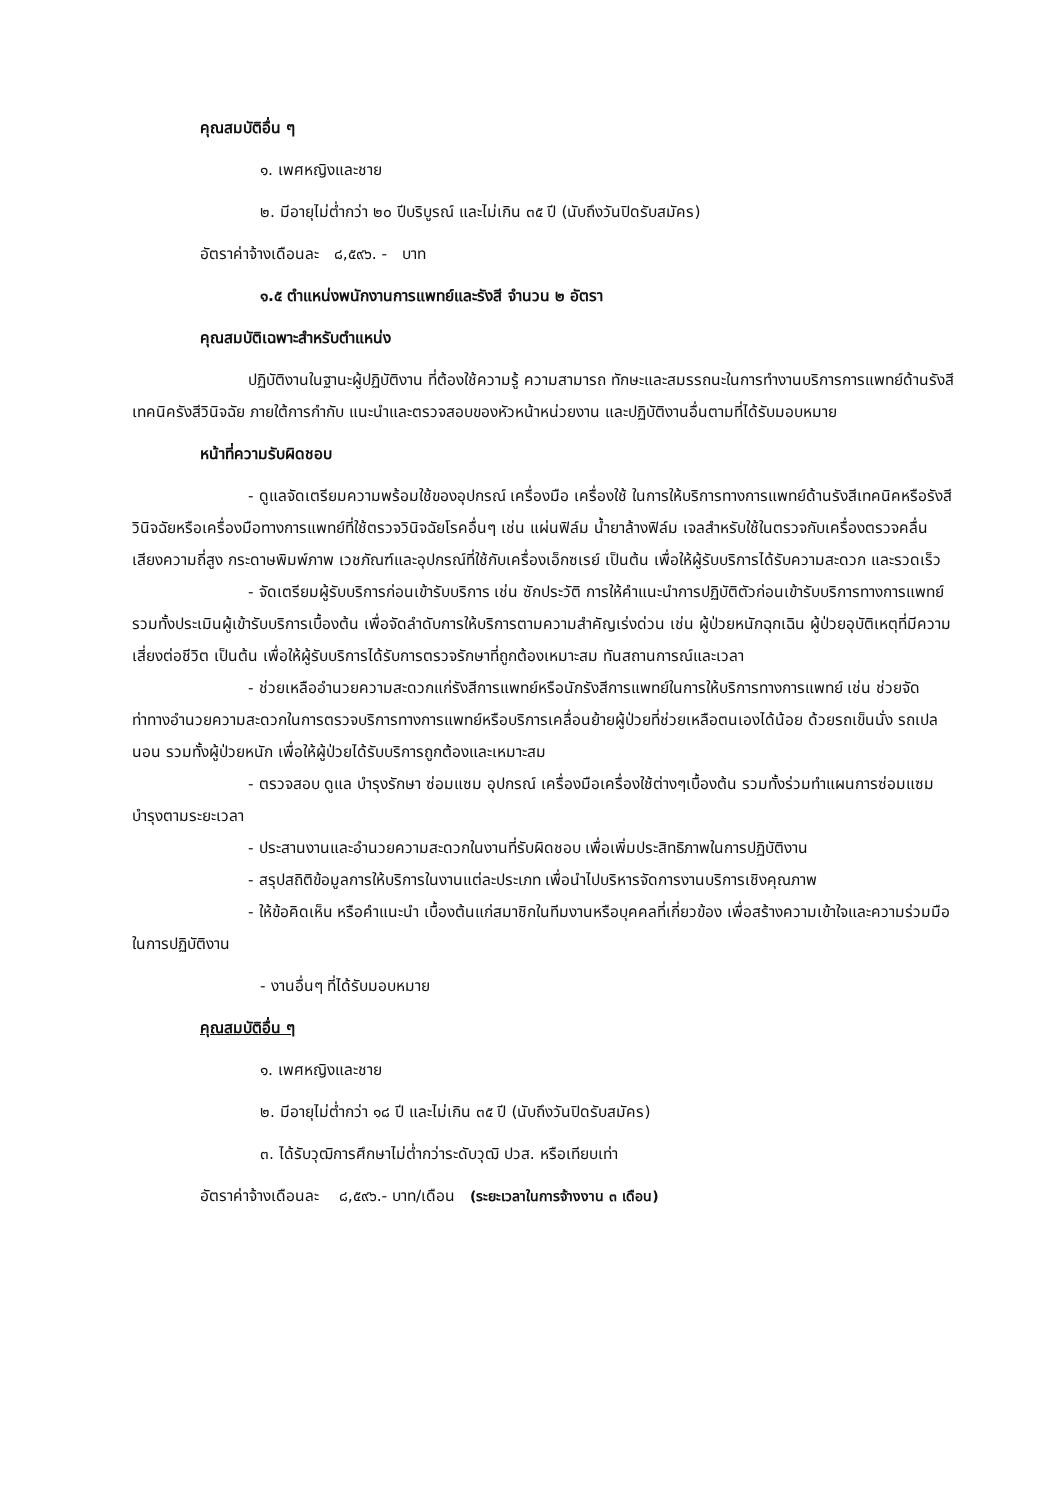คุณสมบัติอื่น ๆ
๑. เพศหญิงและชาย
๒. มีอายุไม่ต่ำกว่า ๒๐ ปีบริบูรณ์ และไม่เกิน ๓๕ ปี (นับถึงวันปิดรับสมัคร)
อัตราค่าจ้างเดือนละ ๘,๕๙๖. - บาท
๑.๕ ตำแหน่งพนักงานการแพทย์และรังสี จำนวน ๒ อัตรา
คุณสมบัติเฉพาะสำหรับตำแหน่ง
ปฏิบัติงานในฐานะผู้ปฏิบัติงาน ที่ต้องใช้ความรู้ ความสามารถ ทักษะและสมรรถนะในการทำงานบริการการแพทย์ด้านรังสีเทคนิครังสีวินิจฉัย ภายใต้การกำกับ แนะนำและตรวจสอบของหัวหน้าหน่วยงาน และปฏิบัติงานอื่นตามที่ได้รับมอบหมาย
หน้าที่ความรับผิดชอบ
- ดูแลจัดเตรียมความพร้อมใช้ของอุปกรณ์ เครื่องมือ เครื่องใช้ ในการให้บริการทางการแพทย์ด้านรังสีเทคนิคหรือรังสีวินิจฉัยหรือเครื่องมือทางการแพทย์ที่ใช้ตรวจวินิจฉัยโรคอื่นๆ เช่น แผ่นฟิล์ม น้ำยาล้างฟิล์ม เจลสำหรับใช้ในตรวจกับเครื่องตรวจคลื่นเสียงความถี่สูง กระดาษพิมพ์ภาพ เวชภัณฑ์และอุปกรณ์ที่ใช้กับเครื่องเอ็กซเรย์ เป็นต้น เพื่อให้ผู้รับบริการได้รับความสะดวก และรวดเร็ว
- จัดเตรียมผู้รับบริการก่อนเข้ารับบริการ เช่น ซักประวัติ การให้คำแนะนำการปฏิบัติตัวก่อนเข้ารับบริการทางการแพทย์ รวมทั้งประเมินผู้เข้ารับบริการเบื้องต้น เพื่อจัดลำดับการให้บริการตามความสำคัญเร่งด่วน เช่น ผู้ป่วยหนักฉุกเฉิน ผู้ป่วยอุบัติเหตุที่มีความเสี่ยงต่อชีวิต เป็นต้น เพื่อให้ผู้รับบริการได้รับการตรวจรักษาที่ถูกต้องเหมาะสม ทันสถานการณ์และเวลา
- ช่วยเหลืออำนวยความสะดวกแก่รังสีการแพทย์หรือนักรังสีการแพทย์ในการให้บริการทางการแพทย์ เช่น ช่วยจัดท่าทางอำนวยความสะดวกในการตรวจบริการทางการแพทย์หรือบริการเคลื่อนย้ายผู้ป่วยที่ช่วยเหลือตนเองได้น้อย ด้วยรถเข็นนั่ง รถเปลนอน รวมทั้งผู้ป่วยหนัก เพื่อให้ผู้ป่วยได้รับบริการถูกต้องและเหมาะสม
- ตรวจสอบ ดูแล บำรุงรักษา ซ่อมแซม อุปกรณ์ เครื่องมือเครื่องใช้ต่างๆเบื้องต้น รวมทั้งร่วมทำแผนการซ่อมแซมบำรุงตามระยะเวลา
- ประสานงานและอำนวยความสะดวกในงานที่รับผิดชอบ เพื่อเพิ่มประสิทธิภาพในการปฏิบัติงาน
- สรุปสถิติข้อมูลการให้บริการในงานแต่ละประเภท เพื่อนำไปบริหารจัดการงานบริการเชิงคุณภาพ
- ให้ข้อคิดเห็น หรือคำแนะนำ เบื้องต้นแก่สมาชิกในทีมงานหรือบุคคลที่เกี่ยวข้อง เพื่อสร้างความเข้าใจและความร่วมมือในการปฏิบัติงาน
- งานอื่นๆ ที่ได้รับมอบหมาย
คุณสมบัติอื่น ๆ
๑. เพศหญิงและชาย
๒. มีอายุไม่ต่ำกว่า ๑๘ ปี และไม่เกิน ๓๕ ปี (นับถึงวันปิดรับสมัคร)
๓. ได้รับวุฒิการศึกษาไม่ต่ำกว่าระดับวุฒิ ปวส. หรือเทียบเท่า
อัตราค่าจ้างเดือนละ ๘,๕๙๖.- บาท/เดือน (ระยะเวลาในการจ้างงาน ๓ เดือน)